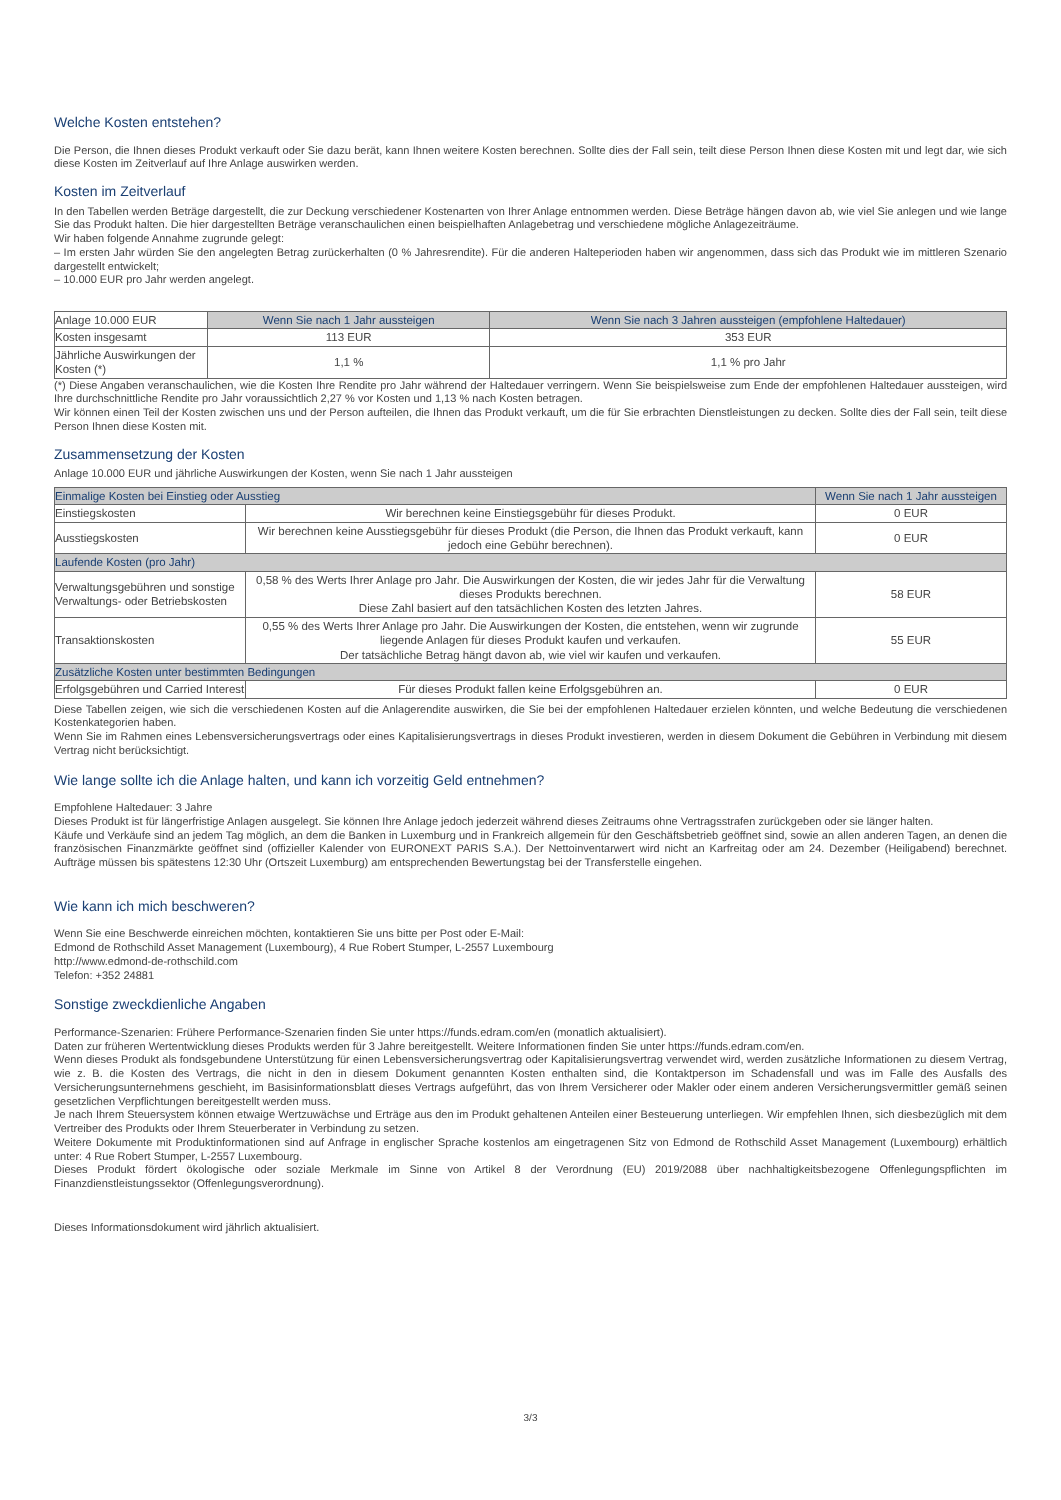Welche Kosten entstehen?
Die Person, die Ihnen dieses Produkt verkauft oder Sie dazu berät, kann Ihnen weitere Kosten berechnen. Sollte dies der Fall sein, teilt diese Person Ihnen diese Kosten mit und legt dar, wie sich diese Kosten im Zeitverlauf auf Ihre Anlage auswirken werden.
Kosten im Zeitverlauf
In den Tabellen werden Beträge dargestellt, die zur Deckung verschiedener Kostenarten von Ihrer Anlage entnommen werden. Diese Beträge hängen davon ab, wie viel Sie anlegen und wie lange Sie das Produkt halten. Die hier dargestellten Beträge veranschaulichen einen beispielhaften Anlagebetrag und verschiedene mögliche Anlagezeiträume.
Wir haben folgende Annahme zugrunde gelegt:
– Im ersten Jahr würden Sie den angelegten Betrag zurückerhalten (0 % Jahresrendite). Für die anderen Halteperioden haben wir angenommen, dass sich das Produkt wie im mittleren Szenario dargestellt entwickelt;
– 10.000 EUR pro Jahr werden angelegt.
| Anlage 10.000 EUR | Wenn Sie nach 1 Jahr aussteigen | Wenn Sie nach 3 Jahren aussteigen (empfohlene Haltedauer) |
| Kosten insgesamt | 113 EUR | 353 EUR |
| Jährliche Auswirkungen der Kosten (*) | 1,1 % | 1,1 % pro Jahr |
(*) Diese Angaben veranschaulichen, wie die Kosten Ihre Rendite pro Jahr während der Haltedauer verringern. Wenn Sie beispielsweise zum Ende der empfohlenen Haltedauer aussteigen, wird Ihre durchschnittliche Rendite pro Jahr voraussichtlich 2,27 % vor Kosten und 1,13 % nach Kosten betragen.
Wir können einen Teil der Kosten zwischen uns und der Person aufteilen, die Ihnen das Produkt verkauft, um die für Sie erbrachten Dienstleistungen zu decken. Sollte dies der Fall sein, teilt diese Person Ihnen diese Kosten mit.
Zusammensetzung der Kosten
Anlage 10.000 EUR und jährliche Auswirkungen der Kosten, wenn Sie nach 1 Jahr aussteigen
| Einmalige Kosten bei Einstieg oder Ausstieg | | Wenn Sie nach 1 Jahr aussteigen |
| --- | --- | --- |
| Einstiegskosten | Wir berechnen keine Einstiegsgebühr für dieses Produkt. | 0 EUR |
| Ausstiegskosten | Wir berechnen keine Ausstiegsgebühr für dieses Produkt (die Person, die Ihnen das Produkt verkauft, kann jedoch eine Gebühr berechnen). | 0 EUR |
| Laufende Kosten (pro Jahr) | | |
| Verwaltungsgebühren und sonstige Verwaltungs- oder Betriebskosten | 0,58 % des Werts Ihrer Anlage pro Jahr. Die Auswirkungen der Kosten, die wir jedes Jahr für die Verwaltung dieses Produkts berechnen. Diese Zahl basiert auf den tatsächlichen Kosten des letzten Jahres. | 58 EUR |
| Transaktionskosten | 0,55 % des Werts Ihrer Anlage pro Jahr. Die Auswirkungen der Kosten, die entstehen, wenn wir zugrunde liegende Anlagen für dieses Produkt kaufen und verkaufen. Der tatsächliche Betrag hängt davon ab, wie viel wir kaufen und verkaufen. | 55 EUR |
| Zusätzliche Kosten unter bestimmten Bedingungen | | |
| Erfolgsgebühren und Carried Interest | Für dieses Produkt fallen keine Erfolgsgebühren an. | 0 EUR |
Diese Tabellen zeigen, wie sich die verschiedenen Kosten auf die Anlagerendite auswirken, die Sie bei der empfohlenen Haltedauer erzielen könnten, und welche Bedeutung die verschiedenen Kostenkategorien haben.
Wenn Sie im Rahmen eines Lebensversicherungsvertrags oder eines Kapitalisierungsvertrags in dieses Produkt investieren, werden in diesem Dokument die Gebühren in Verbindung mit diesem Vertrag nicht berücksichtigt.
Wie lange sollte ich die Anlage halten, und kann ich vorzeitig Geld entnehmen?
Empfohlene Haltedauer: 3 Jahre
Dieses Produkt ist für längerfristige Anlagen ausgelegt. Sie können Ihre Anlage jedoch jederzeit während dieses Zeitraums ohne Vertragsstrafen zurückgeben oder sie länger halten.
Käufe und Verkäufe sind an jedem Tag möglich, an dem die Banken in Luxemburg und in Frankreich allgemein für den Geschäftsbetrieb geöffnet sind, sowie an allen anderen Tagen, an denen die französischen Finanzmärkte geöffnet sind (offizieller Kalender von EURONEXT PARIS S.A.). Der Nettoinventarwert wird nicht an Karfreitag oder am 24. Dezember (Heiligabend) berechnet. Aufträge müssen bis spätestens 12:30 Uhr (Ortszeit Luxemburg) am entsprechenden Bewertungstag bei der Transferstelle eingehen.
Wie kann ich mich beschweren?
Wenn Sie eine Beschwerde einreichen möchten, kontaktieren Sie uns bitte per Post oder E-Mail:
Edmond de Rothschild Asset Management (Luxembourg), 4 Rue Robert Stumper, L-2557 Luxembourg
http://www.edmond-de-rothschild.com
Telefon: +352 24881
Sonstige zweckdienliche Angaben
Performance-Szenarien: Frühere Performance-Szenarien finden Sie unter https://funds.edram.com/en (monatlich aktualisiert).
Daten zur früheren Wertentwicklung dieses Produkts werden für 3 Jahre bereitgestellt. Weitere Informationen finden Sie unter https://funds.edram.com/en.
Wenn dieses Produkt als fondsgebundene Unterstützung für einen Lebensversicherungsvertrag oder Kapitalisierungsvertrag verwendet wird, werden zusätzliche Informationen zu diesem Vertrag, wie z. B. die Kosten des Vertrags, die nicht in den in diesem Dokument genannten Kosten enthalten sind, die Kontaktperson im Schadensfall und was im Falle des Ausfalls des Versicherungsunternehmens geschieht, im Basisinformationsblatt dieses Vertrags aufgeführt, das von Ihrem Versicherer oder Makler oder einem anderen Versicherungsvermittler gemäß seinen gesetzlichen Verpflichtungen bereitgestellt werden muss.
Je nach Ihrem Steuersystem können etwaige Wertzuwächse und Erträge aus den im Produkt gehaltenen Anteilen einer Besteuerung unterliegen. Wir empfehlen Ihnen, sich diesbezüglich mit dem Vertreiber des Produkts oder Ihrem Steuerberater in Verbindung zu setzen.
Weitere Dokumente mit Produktinformationen sind auf Anfrage in englischer Sprache kostenlos am eingetragenen Sitz von Edmond de Rothschild Asset Management (Luxembourg) erhältlich unter: 4 Rue Robert Stumper, L-2557 Luxembourg.
Dieses Produkt fördert ökologische oder soziale Merkmale im Sinne von Artikel 8 der Verordnung (EU) 2019/2088 über nachhaltigkeitsbezogene Offenlegungspflichten im Finanzdienstleistungssektor (Offenlegungsverordnung).
Dieses Informationsdokument wird jährlich aktualisiert.
3/3